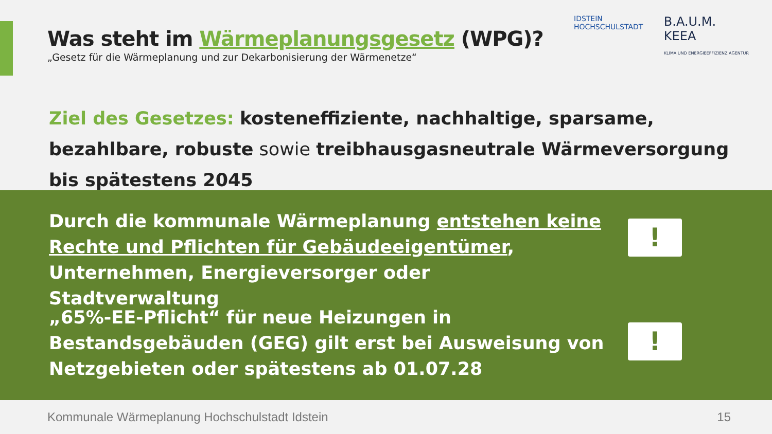Was steht im Wärmeplanungsgesetz (WPG)?
„Gesetz für die Wärmeplanung und zur Dekarbonisierung der Wärmenetze“
IDSTEIN
HOCHSCHULSTADT
B.A.U.M.
KEEA
KLIMA UND ENERGIEEFFIZIENZ AGENTUR
Ziel des Gesetzes: kosteneffiziente, nachhaltige, sparsame, bezahlbare, robuste sowie treibhausgasneutrale Wärmeversorgung bis spätestens 2045
Durch die kommunale Wärmeplanung entstehen keine Rechte und Pflichten für Gebäudeeigentümer, Unternehmen, Energieversorger oder Stadtverwaltung
!
„65%-EE-Pflicht“ für neue Heizungen in Bestandsgebäuden (GEG) gilt erst bei Ausweisung von Netzgebieten oder spätestens ab 01.07.28
!
Kommunale Wärmeplanung Hochschulstadt Idstein
15